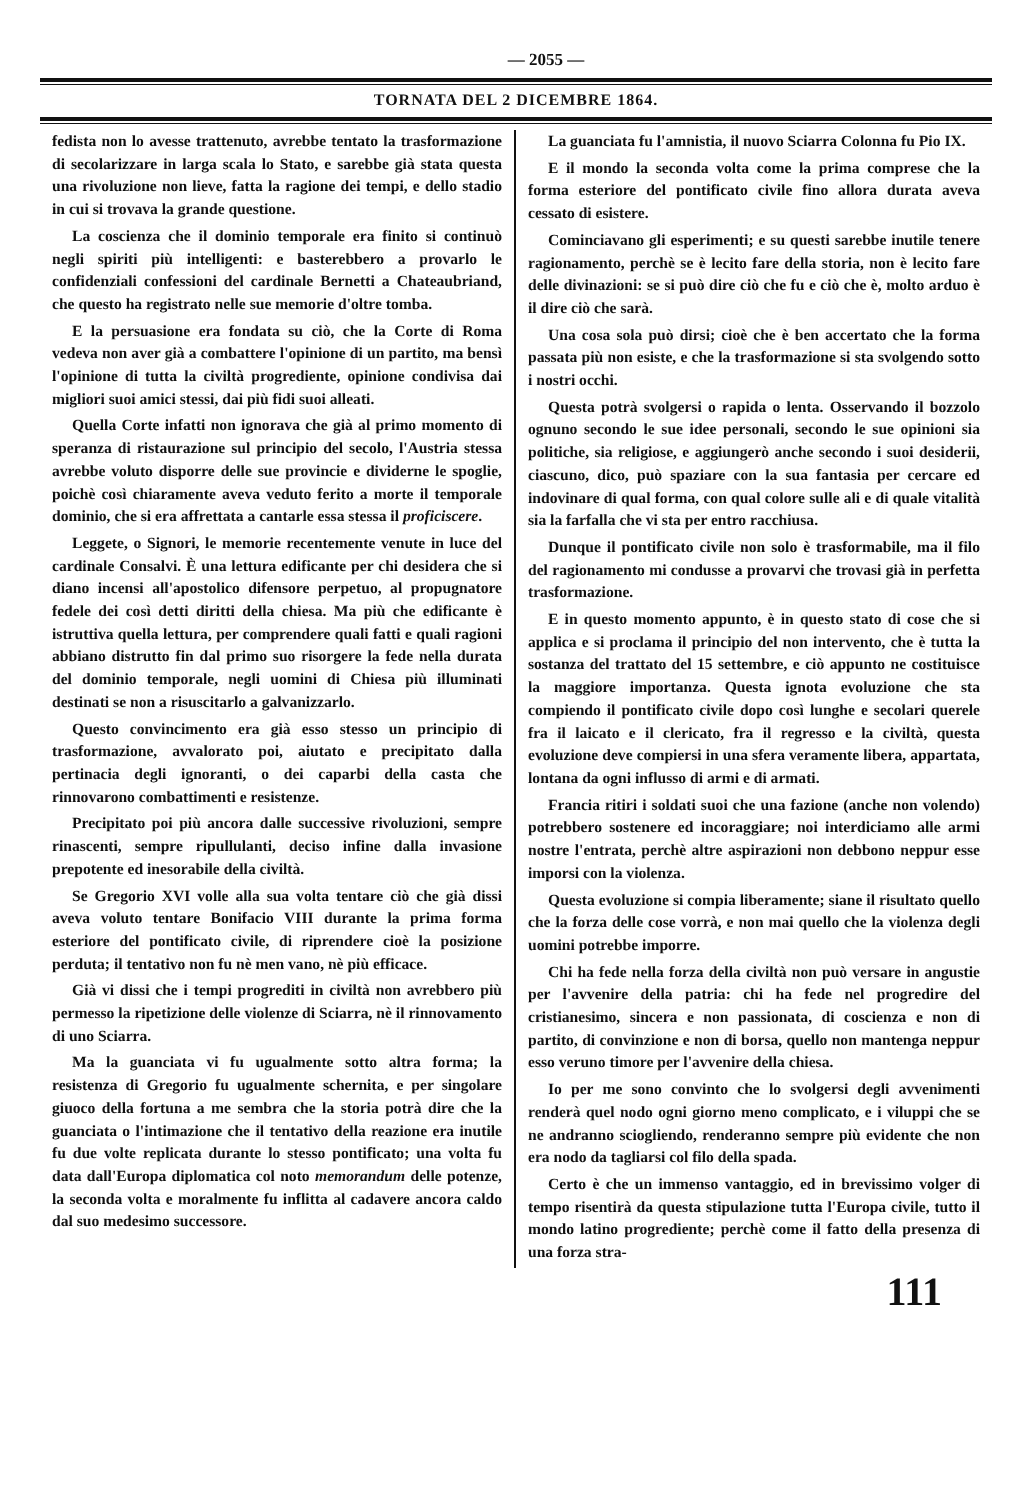— 2055 —
TORNATA DEL 2 DICEMBRE 1864.
fedista non lo avesse trattenuto, avrebbe tentato la trasformazione di secolarizzare in larga scala lo Stato, e sarebbe già stata questa una rivoluzione non lieve, fatta la ragione dei tempi, e dello stadio in cui si trovava la grande questione.
La coscienza che il dominio temporale era finito si continuò negli spiriti più intelligenti: e basterebbero a provarlo le confidenziali confessioni del cardinale Bernetti a Chateaubriand, che questo ha registrato nelle sue memorie d'oltre tomba.
E la persuasione era fondata su ciò, che la Corte di Roma vedeva non aver già a combattere l'opinione di un partito, ma bensì l'opinione di tutta la civiltà progrediente, opinione condivisa dai migliori suoi amici stessi, dai più fidi suoi alleati.
Quella Corte infatti non ignorava che già al primo momento di speranza di ristaurazione sul principio del secolo, l'Austria stessa avrebbe voluto disporre delle sue provincie e dividerne le spoglie, poichè così chiaramente aveva veduto ferito a morte il temporale dominio, che si era affrettata a cantarle essa stessa il proficiscere.
Leggete, o Signori, le memorie recentemente venute in luce del cardinale Consalvi. È una lettura edificante per chi desidera che si diano incensi all'apostolico difensore perpetuo, al propugnatore fedele dei così detti diritti della chiesa. Ma più che edificante è istruttiva quella lettura, per comprendere quali fatti e quali ragioni abbiano distrutto fin dal primo suo risorgere la fede nella durata del dominio temporale, negli uomini di Chiesa più illuminati destinati se non a risuscitarlo a galvanizzarlo.
Questo convincimento era già esso stesso un principio di trasformazione, avvalorato poi, aiutato e precipitato dalla pertinacia degli ignoranti, o dei caparbi della casta che rinnovarono combattimenti e resistenze.
Precipitato poi più ancora dalle successive rivoluzioni, sempre rinascenti, sempre ripullulanti, deciso infine dalla invasione prepotente ed inesorabile della civiltà.
Se Gregorio XVI volle alla sua volta tentare ciò che già dissi aveva voluto tentare Bonifacio VIII durante la prima forma esteriore del pontificato civile, di riprendere cioè la posizione perduta; il tentativo non fu nè men vano, nè più efficace.
Già vi dissi che i tempi progrediti in civiltà non avrebbero più permesso la ripetizione delle violenze di Sciarra, nè il rinnovamento di uno Sciarra.
Ma la guanciata vi fu ugualmente sotto altra forma; la resistenza di Gregorio fu ugualmente schernita, e per singolare giuoco della fortuna a me sembra che la storia potrà dire che la guanciata o l'intimazione che il tentativo della reazione era inutile fu due volte replicata durante lo stesso pontificato; una volta fu data dall'Europa diplomatica col noto memorandum delle potenze, la seconda volta e moralmente fu inflitta al cadavere ancora caldo dal suo medesimo successore.
La guanciata fu l'amnistia, il nuovo Sciarra Colonna fu Pio IX.
E il mondo la seconda volta come la prima comprese che la forma esteriore del pontificato civile fino allora durata aveva cessato di esistere.
Cominciavano gli esperimenti; e su questi sarebbe inutile tenere ragionamento, perchè se è lecito fare della storia, non è lecito fare delle divinazioni: se si può dire ciò che fu e ciò che è, molto arduo è il dire ciò che sarà.
Una cosa sola può dirsi; cioè che è ben accertato che la forma passata più non esiste, e che la trasformazione si sta svolgendo sotto i nostri occhi.
Questa potrà svolgersi o rapida o lenta. Osservando il bozzolo ognuno secondo le sue idee personali, secondo le sue opinioni sia politiche, sia religiose, e aggiungerò anche secondo i suoi desiderii, ciascuno, dico, può spaziare con la sua fantasia per cercare ed indovinare di qual forma, con qual colore sulle ali e di quale vitalità sia la farfalla che vi sta per entro racchiusa.
Dunque il pontificato civile non solo è trasformabile, ma il filo del ragionamento mi condusse a provarvi che trovasi già in perfetta trasformazione.
E in questo momento appunto, è in questo stato di cose che si applica e si proclama il principio del non intervento, che è tutta la sostanza del trattato del 15 settembre, e ciò appunto ne costituisce la maggiore importanza. Questa ignota evoluzione che sta compiendo il pontificato civile dopo così lunghe e secolari querele fra il laicato e il clericato, fra il regresso e la civiltà, questa evoluzione deve compiersi in una sfera veramente libera, appartata, lontana da ogni influsso di armi e di armati.
Francia ritiri i soldati suoi che una fazione (anche non volendo) potrebbero sostenere ed incoraggiare; noi interdiciamo alle armi nostre l'entrata, perchè altre aspirazioni non debbono neppur esse imporsi con la violenza.
Questa evoluzione si compia liberamente; siane il risultato quello che la forza delle cose vorrà, e non mai quello che la violenza degli uomini potrebbe imporre.
Chi ha fede nella forza della civiltà non può versare in angustie per l'avvenire della patria: chi ha fede nel progredire del cristianesimo, sincera e non passionata, di coscienza e non di partito, di convinzione e non di borsa, quello non mantenga neppur esso veruno timore per l'avvenire della chiesa.
Io per me sono convinto che lo svolgersi degli avvenimenti renderà quel nodo ogni giorno meno complicato, e i viluppi che se ne andranno sciogliendo, renderanno sempre più evidente che non era nodo da tagliarsi col filo della spada.
Certo è che un immenso vantaggio, ed in brevissimo volger di tempo risentirà da questa stipulazione tutta l'Europa civile, tutto il mondo latino progrediente; perchè come il fatto della presenza di una forza stra-
111